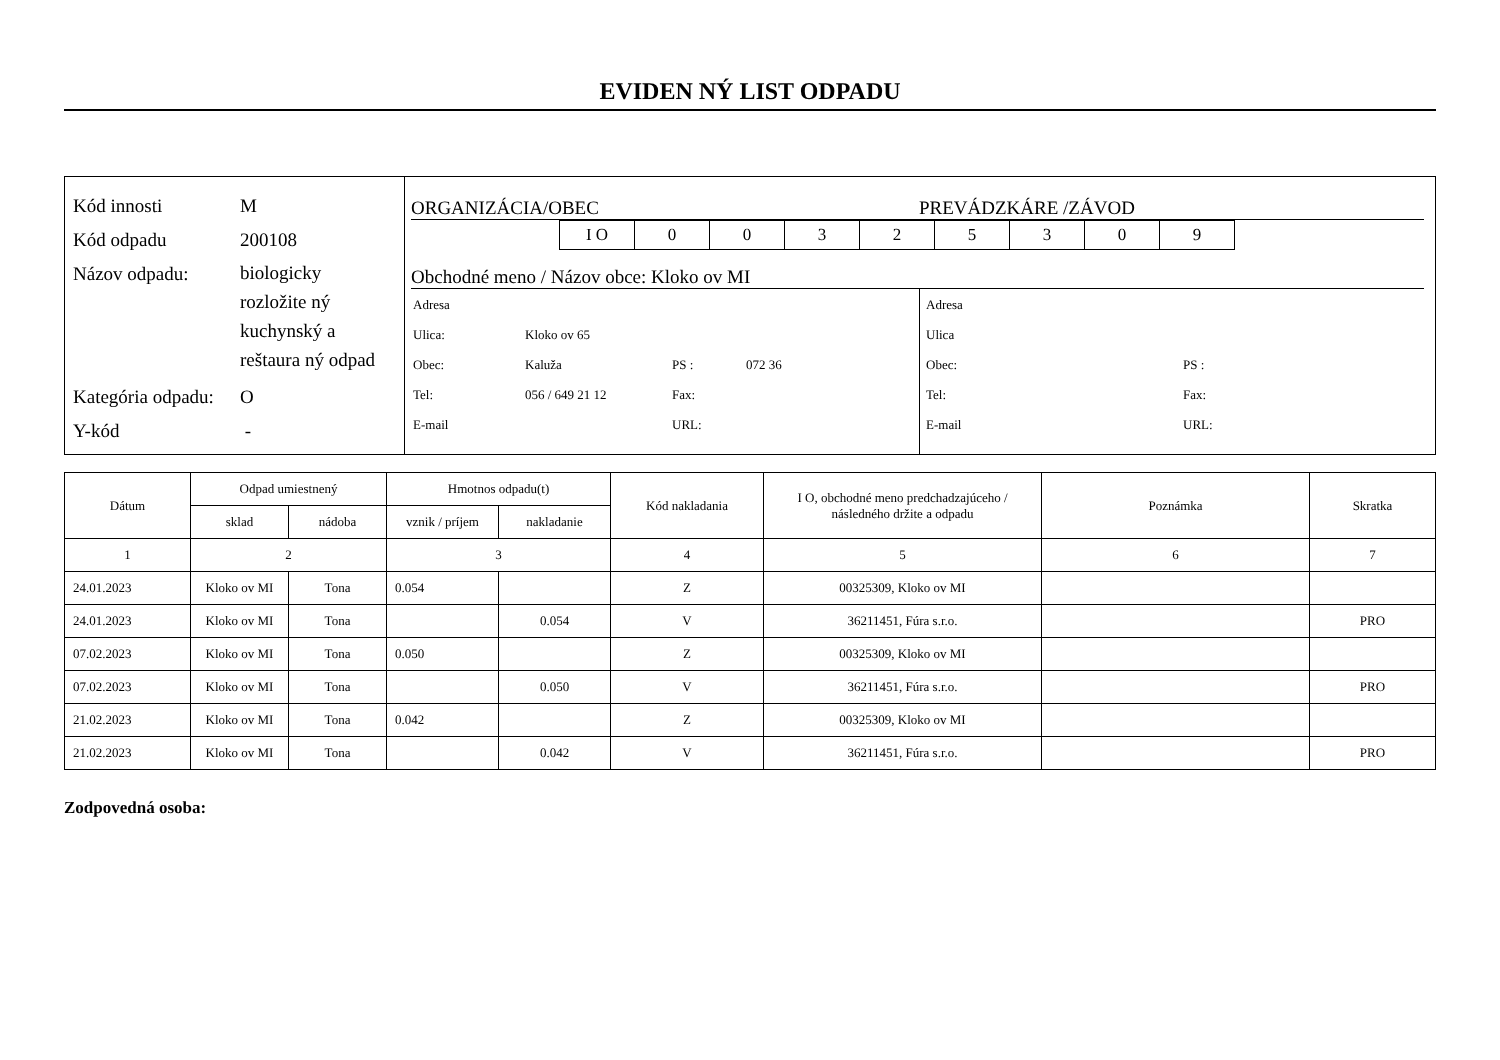EVIDEN NÝ LIST ODPADU
Kód innosti M
Kód odpadu 200108
Názov odpadu: biologicky
rozložite ný
kuchynský a
reštaura ný odpad
Kategória odpadu: O
Y-kód -
ORGANIZÁCIA/OBEC PREVÁDZKÁRE /ZÁVOD
| I O | 0 | 0 | 3 | 2 | 5 | 3 | 0 | 9 |
Obchodné meno / Názov obce: Kloko ov MI
| Adresa | | | |
| Ulica: | Kloko ov 65 | | |
| Obec: | Kaluža | PS : | 072 36 |
| Tel: | 056 / 649 21 12 | Fax: | |
| E-mail | | URL: | |
| Adresa | |
| Ulica | |
| Obec: | PS : |
| Tel: | Fax: |
| E-mail | URL: |
| Dátum | Odpad umiestnený | | Hmotnos odpadu(t) | | Kód nakladania | I O, obchodné meno predchadzajúceho / následného držite a odpadu | Poznámka | Skratka |
| --- | --- | --- | --- | --- | --- | --- | --- | --- |
| | sklad | nádoba | vznik / príjem | nakladanie | | | | |
| 1 | 2 | | 3 | | 4 | 5 | 6 | 7 |
| 24.01.2023 | Kloko ov MI | Tona | 0.054 | | Z | 00325309, Kloko ov MI | | |
| 24.01.2023 | Kloko ov MI | Tona | | 0.054 | V | 36211451, Fúra s.r.o. | | PRO |
| 07.02.2023 | Kloko ov MI | Tona | 0.050 | | Z | 00325309, Kloko ov MI | | |
| 07.02.2023 | Kloko ov MI | Tona | | 0.050 | V | 36211451, Fúra s.r.o. | | PRO |
| 21.02.2023 | Kloko ov MI | Tona | 0.042 | | Z | 00325309, Kloko ov MI | | |
| 21.02.2023 | Kloko ov MI | Tona | | 0.042 | V | 36211451, Fúra s.r.o. | | PRO |
Zodpovedná osoba: